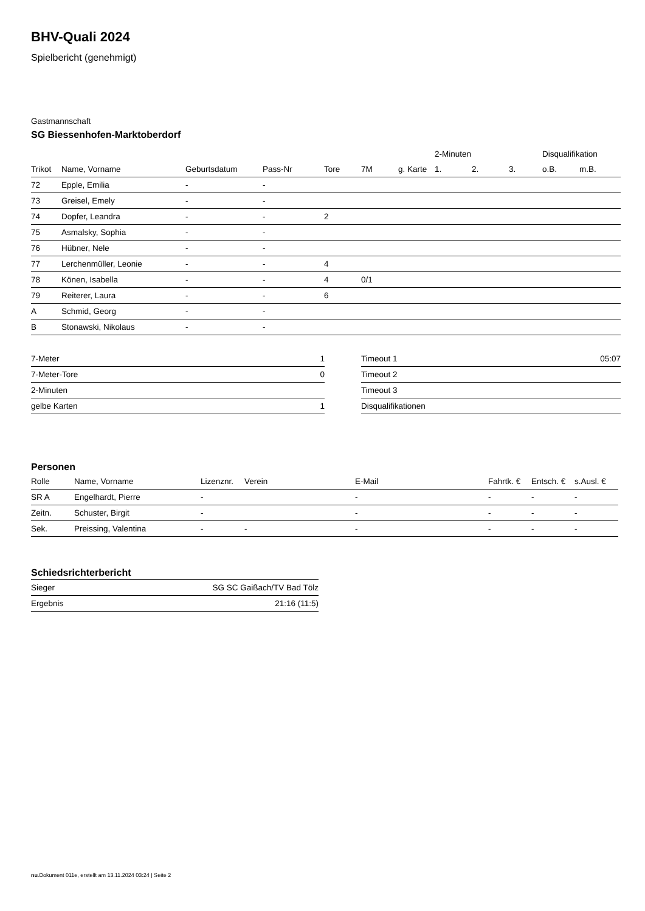BHV-Quali 2024
Spielbericht (genehmigt)
Gastmannschaft
SG Biessenhofen-Marktoberdorf
| | | | | | | | 2-Minuten | | | Disqualifikation | |
| --- | --- | --- | --- | --- | --- | --- | --- | --- | --- | --- | --- |
| Trikot | Name, Vorname | Geburtsdatum | Pass-Nr | Tore | 7M | g. Karte | 1. | 2. | 3. | o.B. | m.B. |
| 72 | Epple, Emilia | - | - | | | | | | | | |
| 73 | Greisel, Emely | - | - | | | | | | | | |
| 74 | Dopfer, Leandra | - | - | 2 | | | | | | | |
| 75 | Asmalsky, Sophia | - | - | | | | | | | | |
| 76 | Hübner, Nele | - | - | | | | | | | | |
| 77 | Lerchenmüller, Leonie | - | - | 4 | | | | | | | |
| 78 | Könen, Isabella | - | - | 4 | 0/1 | | | | | | |
| 79 | Reiterer, Laura | - | - | 6 | | | | | | | |
| A | Schmid, Georg | - | - | | | | | | | | |
| B | Stonawski, Nikolaus | - | - | | | | | | | | |
| 7-Meter | 1 |
| 7-Meter-Tore | 0 |
| 2-Minuten | |
| gelbe Karten | 1 |
| Timeout 1 | 05:07 |
| Timeout 2 | |
| Timeout 3 | |
| Disqualifikationen | |
Personen
| Rolle | Name, Vorname | Lizenznr. | Verein | E-Mail | Fahrtk. € | Entsch. € | s.Ausl. € |
| --- | --- | --- | --- | --- | --- | --- | --- |
| SR A | Engelhardt, Pierre | - | | - | - | - | - |
| Zeitn. | Schuster, Birgit | - | | - | - | - | - |
| Sek. | Preissing, Valentina | - | - | - | - | - | - |
Schiedsrichterbericht
| Sieger | SG SC Gaißach/TV Bad Tölz |
| Ergebnis | 21:16 (11:5) |
nu.Dokument 011e, erstellt am 13.11.2024 03:24 | Seite 2